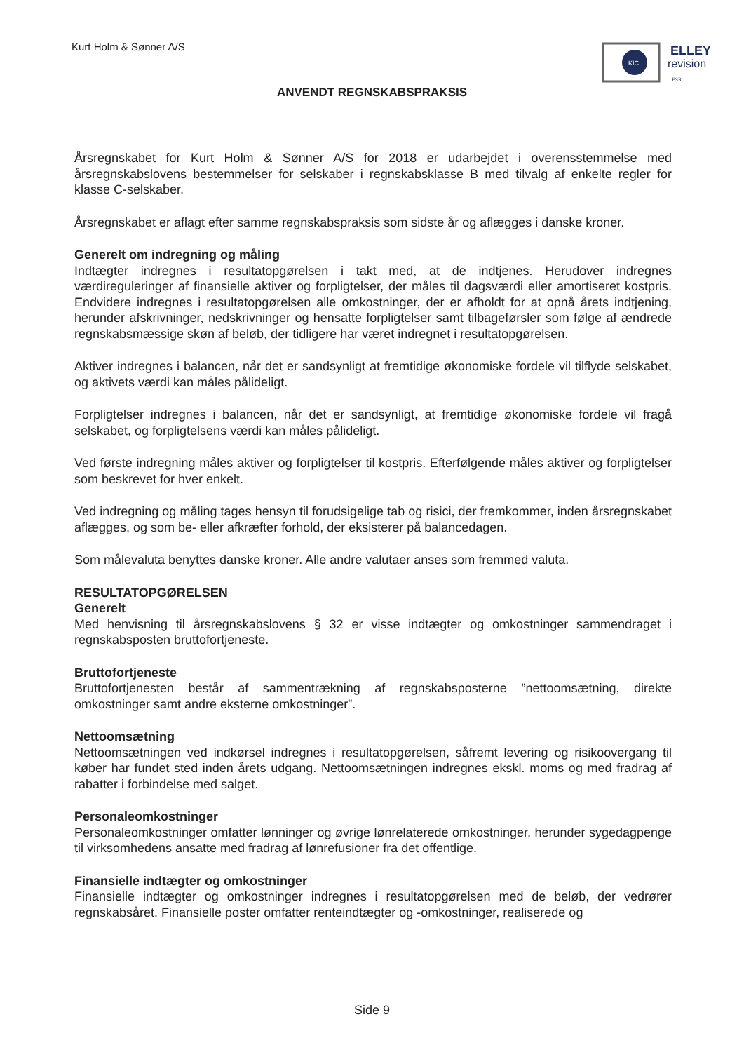Kurt Holm & Sønner A/S
KIC
ELLEY
revision
FSR
ANVENDT REGNSKABSPRAKSIS
Årsregnskabet for Kurt Holm & Sønner A/S for 2018 er udarbejdet i overensstemmelse med årsregnskabslovens bestemmelser for selskaber i regnskabsklasse B med tilvalg af enkelte regler for klasse C-selskaber.
Årsregnskabet er aflagt efter samme regnskabspraksis som sidste år og aflægges i danske kroner.
Generelt om indregning og måling
Indtægter indregnes i resultatopgørelsen i takt med, at de indtjenes. Herudover indregnes værdireguleringer af finansielle aktiver og forpligtelser, der måles til dagsværdi eller amortiseret kostpris. Endvidere indregnes i resultatopgørelsen alle omkostninger, der er afholdt for at opnå årets indtjening, herunder afskrivninger, nedskrivninger og hensatte forpligtelser samt tilbageførsler som følge af ændrede regnskabsmæssige skøn af beløb, der tidligere har været indregnet i resultatopgørelsen.
Aktiver indregnes i balancen, når det er sandsynligt at fremtidige økonomiske fordele vil tilflyde selskabet, og aktivets værdi kan måles pålideligt.
Forpligtelser indregnes i balancen, når det er sandsynligt, at fremtidige økonomiske fordele vil fragå selskabet, og forpligtelsens værdi kan måles pålideligt.
Ved første indregning måles aktiver og forpligtelser til kostpris. Efterfølgende måles aktiver og forpligtelser som beskrevet for hver enkelt.
Ved indregning og måling tages hensyn til forudsigelige tab og risici, der fremkommer, inden årsregnskabet aflægges, og som be- eller afkræfter forhold, der eksisterer på balancedagen.
Som målevaluta benyttes danske kroner. Alle andre valutaer anses som fremmed valuta.
RESULTATOPGØRELSEN
Generelt
Med henvisning til årsregnskabslovens § 32 er visse indtægter og omkostninger sammendraget i regnskabsposten bruttofortjeneste.
Bruttofortjeneste
Bruttofortjenesten består af sammentrækning af regnskabsposterne ”nettoomsætning, direkte omkostninger samt andre eksterne omkostninger”.
Nettoomsætning
Nettoomsætningen ved indkørsel indregnes i resultatopgørelsen, såfremt levering og risikoovergang til køber har fundet sted inden årets udgang. Nettoomsætningen indregnes ekskl. moms og med fradrag af rabatter i forbindelse med salget.
Personaleomkostninger
Personaleomkostninger omfatter lønninger og øvrige lønrelaterede omkostninger, herunder sygedagpenge til virksomhedens ansatte med fradrag af lønrefusioner fra det offentlige.
Finansielle indtægter og omkostninger
Finansielle indtægter og omkostninger indregnes i resultatopgørelsen med de beløb, der vedrører regnskabsåret. Finansielle poster omfatter renteindtægter og -omkostninger, realiserede og
Side 9